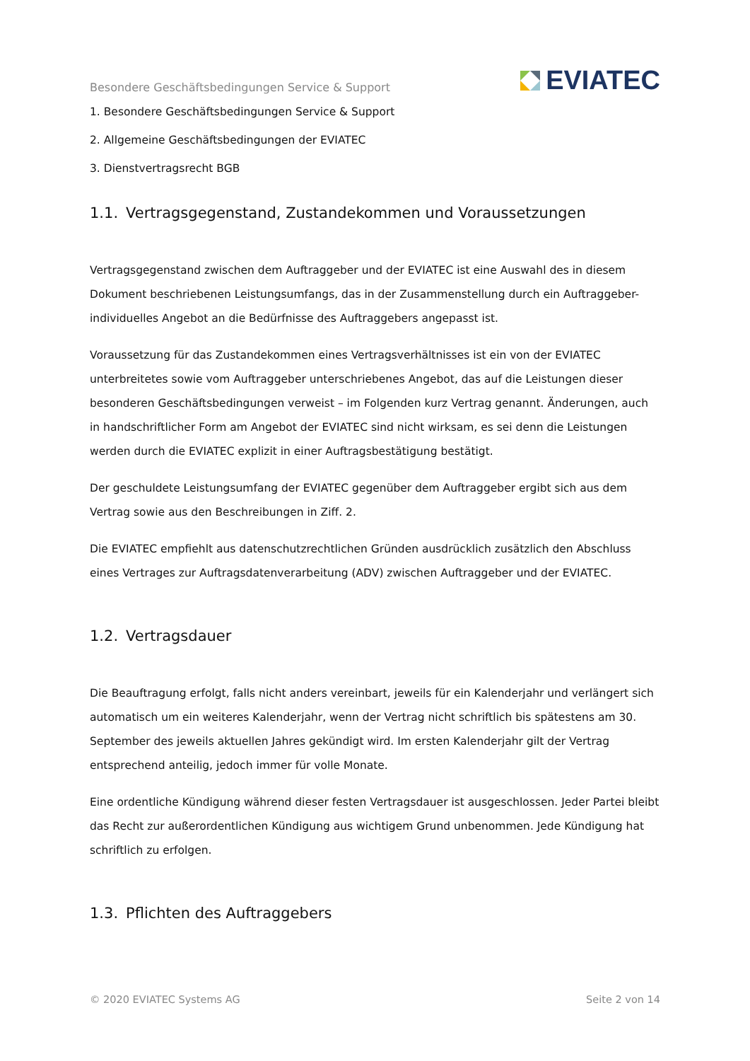Besondere Geschäftsbedingungen Service & Support
EVIATEC
1. Besondere Geschäftsbedingungen Service & Support
2. Allgemeine Geschäftsbedingungen der EVIATEC
3. Dienstvertragsrecht BGB
1.1. Vertragsgegenstand, Zustandekommen und Voraussetzungen
Vertragsgegenstand zwischen dem Auftraggeber und der EVIATEC ist eine Auswahl des in diesem Dokument beschriebenen Leistungsumfangs, das in der Zusammenstellung durch ein Auftraggeber-individuelles Angebot an die Bedürfnisse des Auftraggebers angepasst ist.
Voraussetzung für das Zustandekommen eines Vertragsverhältnisses ist ein von der EVIATEC unterbreitetes sowie vom Auftraggeber unterschriebenes Angebot, das auf die Leistungen dieser besonderen Geschäftsbedingungen verweist – im Folgenden kurz Vertrag genannt. Änderungen, auch in handschriftlicher Form am Angebot der EVIATEC sind nicht wirksam, es sei denn die Leistungen werden durch die EVIATEC explizit in einer Auftragsbestätigung bestätigt.
Der geschuldete Leistungsumfang der EVIATEC gegenüber dem Auftraggeber ergibt sich aus dem Vertrag sowie aus den Beschreibungen in Ziff. 2.
Die EVIATEC empfiehlt aus datenschutzrechtlichen Gründen ausdrücklich zusätzlich den Abschluss eines Vertrages zur Auftragsdatenverarbeitung (ADV) zwischen Auftraggeber und der EVIATEC.
1.2. Vertragsdauer
Die Beauftragung erfolgt, falls nicht anders vereinbart, jeweils für ein Kalenderjahr und verlängert sich automatisch um ein weiteres Kalenderjahr, wenn der Vertrag nicht schriftlich bis spätestens am 30. September des jeweils aktuellen Jahres gekündigt wird. Im ersten Kalenderjahr gilt der Vertrag entsprechend anteilig, jedoch immer für volle Monate.
Eine ordentliche Kündigung während dieser festen Vertragsdauer ist ausgeschlossen. Jeder Partei bleibt das Recht zur außerordentlichen Kündigung aus wichtigem Grund unbenommen. Jede Kündigung hat schriftlich zu erfolgen.
1.3. Pflichten des Auftraggebers
© 2020 EVIATEC Systems AG Seite 2 von 14